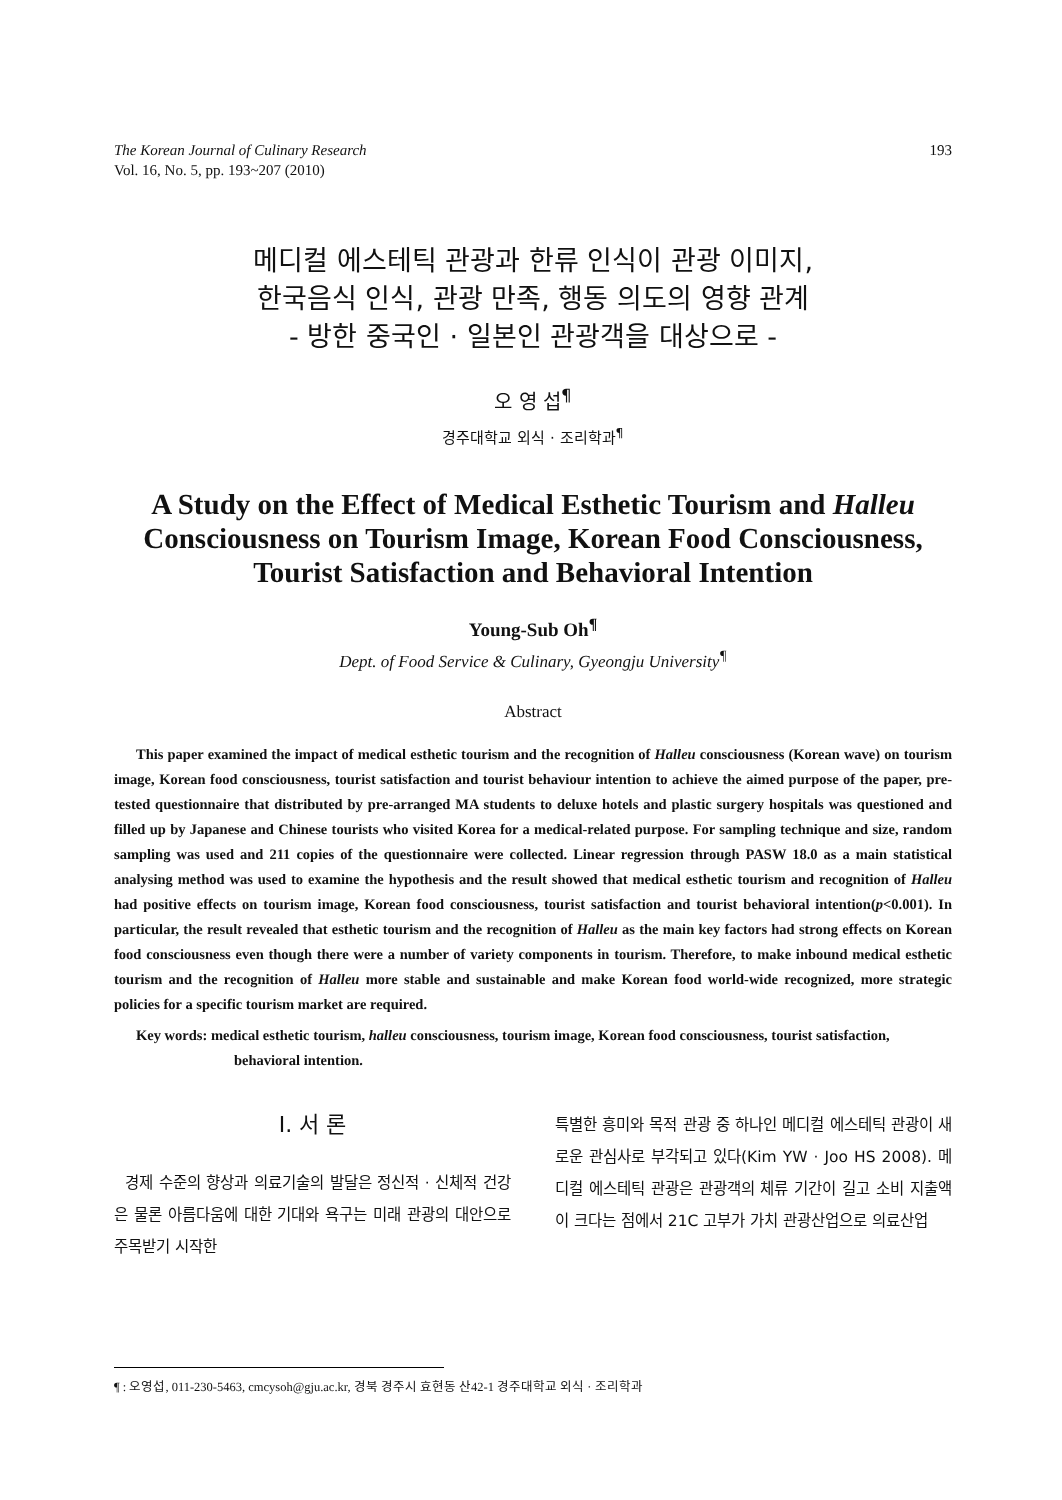The Korean Journal of Culinary Research
Vol. 16, No. 5, pp. 193~207 (2010)
193
메디컬 에스테틱 관광과 한류 인식이 관광 이미지,
한국음식 인식, 관광 만족, 행동 의도의 영향 관계
- 방한 중국인 · 일본인 관광객을 대상으로 -
오 영 섭<sup>¶</sup>
경주대학교 외식 · 조리학과<sup>¶</sup>
A Study on the Effect of Medical Esthetic Tourism and Halleu
Consciousness on Tourism Image, Korean Food Consciousness,
Tourist Satisfaction and Behavioral Intention
Young-Sub Oh<sup>¶</sup>
Dept. of Food Service & Culinary, Gyeongju University<sup>¶</sup>
Abstract
This paper examined the impact of medical esthetic tourism and the recognition of Halleu consciousness (Korean wave) on tourism image, Korean food consciousness, tourist satisfaction and tourist behaviour intention to achieve the aimed purpose of the paper, pre-tested questionnaire that distributed by pre-arranged MA students to deluxe hotels and plastic surgery hospitals was questioned and filled up by Japanese and Chinese tourists who visited Korea for a medical-related purpose. For sampling technique and size, random sampling was used and 211 copies of the questionnaire were collected. Linear regression through PASW 18.0 as a main statistical analysing method was used to examine the hypothesis and the result showed that medical esthetic tourism and recognition of Halleu had positive effects on tourism image, Korean food consciousness, tourist satisfaction and tourist behavioral intention(p<0.001). In particular, the result revealed that esthetic tourism and the recognition of Halleu as the main key factors had strong effects on Korean food consciousness even though there were a number of variety components in tourism. Therefore, to make inbound medical esthetic tourism and the recognition of Halleu more stable and sustainable and make Korean food world-wide recognized, more strategic policies for a specific tourism market are required.
Key words: medical esthetic tourism, halleu consciousness, tourism image, Korean food consciousness, tourist satisfaction, behavioral intention.
Ⅰ. 서 론
경제 수준의 향상과 의료기술의 발달은 정신적 · 신체적 건강은 물론 아름다움에 대한 기대와 욕구는 미래 관광의 대안으로 주목받기 시작한
특별한 흥미와 목적 관광 중 하나인 메디컬 에스테틱 관광이 새로운 관심사로 부각되고 있다(Kim YW · Joo HS 2008). 메디컬 에스테틱 관광은 관광객의 체류 기간이 길고 소비 지출액이 크다는 점에서 21C 고부가 가치 관광산업으로 의료산업
¶ : 오영섭, 011-230-5463, cmcysoh@gju.ac.kr, 경북 경주시 효현동 산42-1 경주대학교 외식 · 조리학과